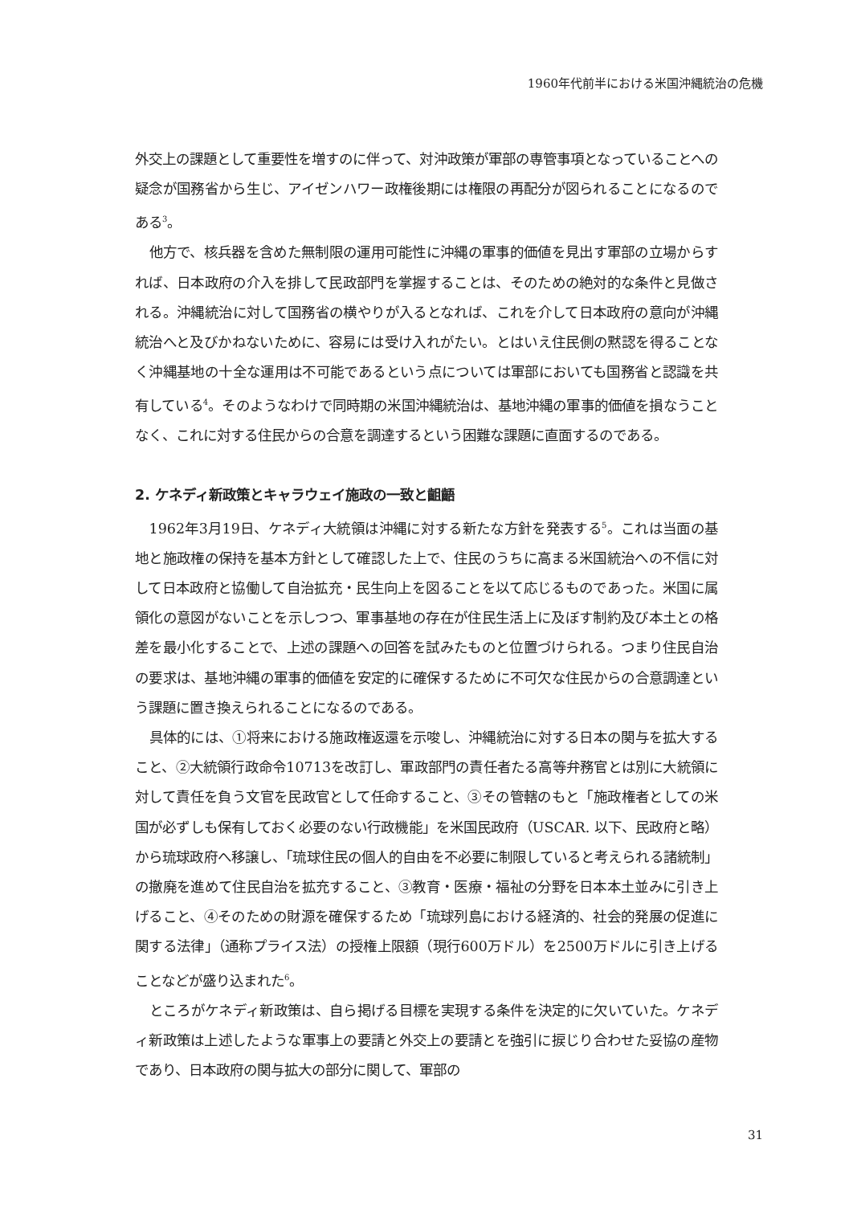1960年代前半における米国沖縄統治の危機
外交上の課題として重要性を増すのに伴って、対沖政策が軍部の専管事項となっていることへの疑念が国務省から生じ、アイゼンハワー政権後期には権限の再配分が図られることになるのである<sup>3</sup>。
他方で、核兵器を含めた無制限の運用可能性に沖縄の軍事的価値を見出す軍部の立場からすれば、日本政府の介入を排して民政部門を掌握することは、そのための絶対的な条件と見做される。沖縄統治に対して国務省の横やりが入るとなれば、これを介して日本政府の意向が沖縄統治へと及びかねないために、容易には受け入れがたい。とはいえ住民側の黙認を得ることなく沖縄基地の十全な運用は不可能であるという点については軍部においても国務省と認識を共有している<sup>4</sup>。そのようなわけで同時期の米国沖縄統治は、基地沖縄の軍事的価値を損なうことなく、これに対する住民からの合意を調達するという困難な課題に直面するのである。
2. ケネディ新政策とキャラウェイ施政の一致と齟齬
1962年3月19日、ケネディ大統領は沖縄に対する新たな方針を発表する<sup>5</sup>。これは当面の基地と施政権の保持を基本方針として確認した上で、住民のうちに高まる米国統治への不信に対して日本政府と協働して自治拡充・民生向上を図ることを以て応じるものであった。米国に属領化の意図がないことを示しつつ、軍事基地の存在が住民生活上に及ぼす制約及び本土との格差を最小化することで、上述の課題への回答を試みたものと位置づけられる。つまり住民自治の要求は、基地沖縄の軍事的価値を安定的に確保するために不可欠な住民からの合意調達という課題に置き換えられることになるのである。
具体的には、①将来における施政権返還を示唆し、沖縄統治に対する日本の関与を拡大すること、②大統領行政命令10713を改訂し、軍政部門の責任者たる高等弁務官とは別に大統領に対して責任を負う文官を民政官として任命すること、③その管轄のもと「施政権者としての米国が必ずしも保有しておく必要のない行政機能」を米国民政府（USCAR. 以下、民政府と略）から琉球政府へ移譲し、「琉球住民の個人的自由を不必要に制限していると考えられる諸統制」の撤廃を進めて住民自治を拡充すること、③教育・医療・福祉の分野を日本本土並みに引き上げること、④そのための財源を確保するため「琉球列島における経済的、社会的発展の促進に関する法律」（通称プライス法）の授権上限額（現行600万ドル）を2500万ドルに引き上げることなどが盛り込まれた<sup>6</sup>。
ところがケネディ新政策は、自ら掲げる目標を実現する条件を決定的に欠いていた。ケネディ新政策は上述したような軍事上の要請と外交上の要請とを強引に捩じり合わせた妥協の産物であり、日本政府の関与拡大の部分に関して、軍部の
31